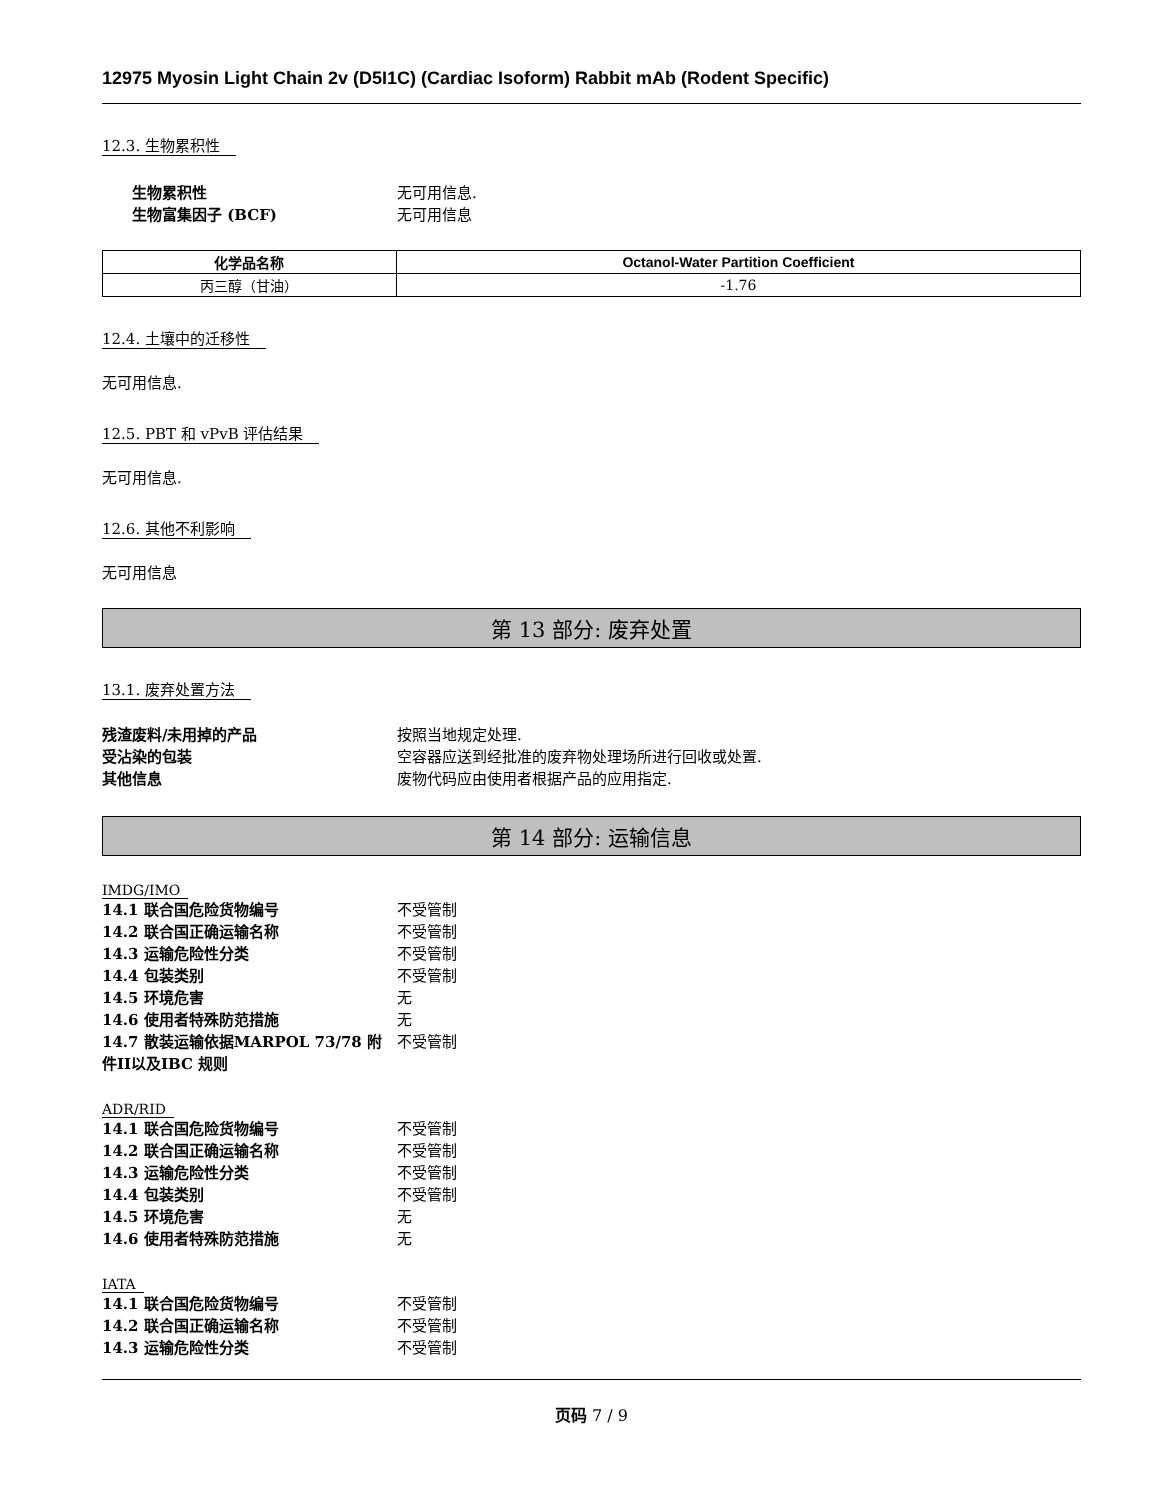12975 Myosin Light Chain 2v (D5I1C) (Cardiac Isoform) Rabbit mAb (Rodent Specific)
12.3. 生物累积性
生物累积性 无可用信息.
生物富集因子 (BCF) 无可用信息
| 化学品名称 | Octanol-Water Partition Coefficient |
| --- | --- |
| 丙三醇（甘油） | -1.76 |
12.4. 土壤中的迁移性
无可用信息.
12.5. PBT 和 vPvB 评估结果
无可用信息.
12.6. 其他不利影响
无可用信息
第 13 部分: 废弃处置
13.1. 废弃处置方法
残渣废料/未用掉的产品 按照当地规定处理.
受沾染的包装 空容器应送到经批准的废弃物处理场所进行回收或处置.
其他信息 废物代码应由使用者根据产品的应用指定.
第 14 部分: 运输信息
IMDG/IMO
14.1 联合国危险货物编号 不受管制
14.2 联合国正确运输名称 不受管制
14.3 运输危险性分类 不受管制
14.4 包装类别 不受管制
14.5 环境危害 无
14.6 使用者特殊防范措施 无
14.7 散装运输依据MARPOL 73/78 附件II以及IBC 规则 不受管制
ADR/RID
14.1 联合国危险货物编号 不受管制
14.2 联合国正确运输名称 不受管制
14.3 运输危险性分类 不受管制
14.4 包装类别 不受管制
14.5 环境危害 无
14.6 使用者特殊防范措施 无
IATA
14.1 联合国危险货物编号 不受管制
14.2 联合国正确运输名称 不受管制
14.3 运输危险性分类 不受管制
页码 7 / 9